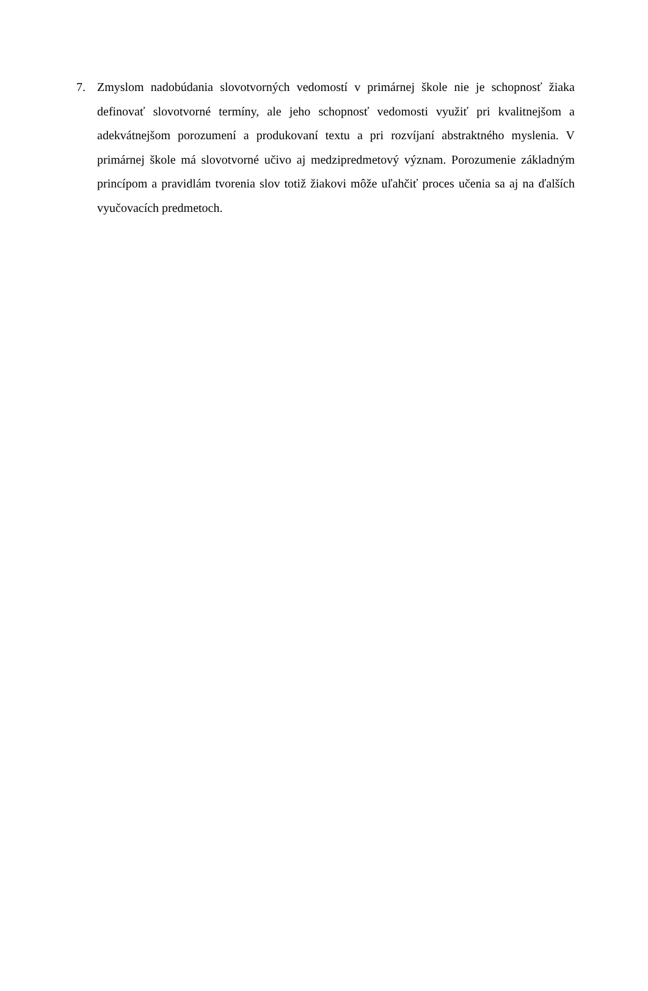7. Zmyslom nadobúdania slovotvorných vedomostí v primárnej škole nie je schopnosť žiaka definovať slovotvorné termíny, ale jeho schopnosť vedomosti využiť pri kvalitnejšom a adekvátnejšom porozumení a produkovaní textu a pri rozvíjaní abstraktného myslenia. V primárnej škole má slovotvorné učivo aj medzipredmetový význam. Porozumenie základným princípom a pravidlám tvorenia slov totiž žiakovi môže uľahčiť proces učenia sa aj na ďalších vyučovacích predmetoch.